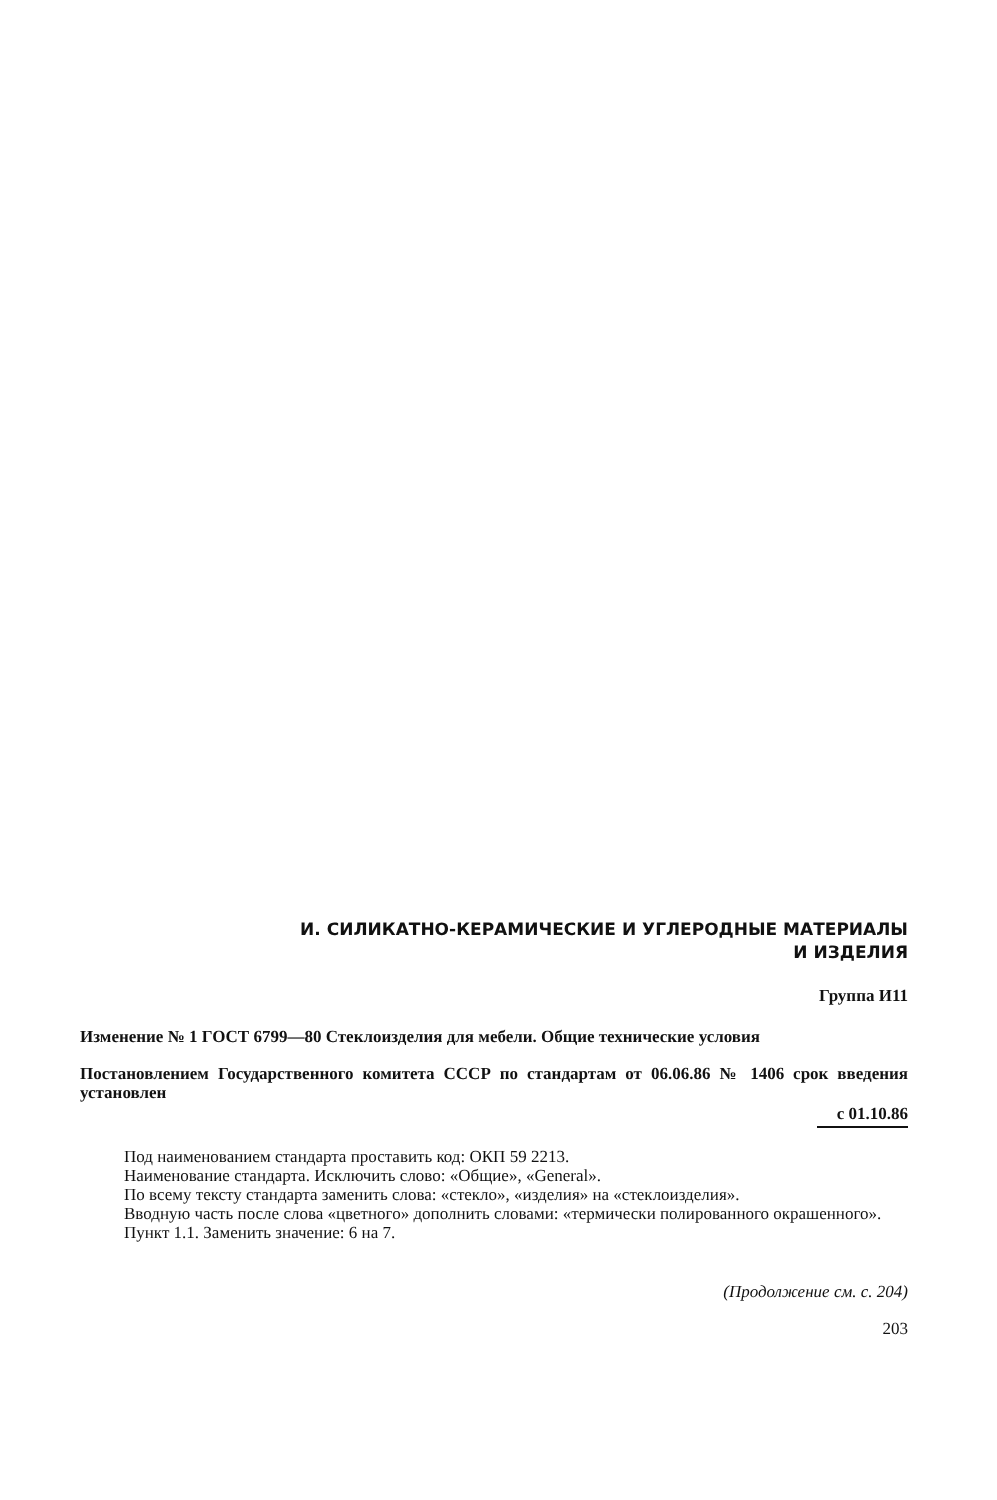И. СИЛИКАТНО-КЕРАМИЧЕСКИЕ И УГЛЕРОДНЫЕ МАТЕРИАЛЫ
И ИЗДЕЛИЯ
Группа И11
Изменение № 1 ГОСТ 6799—80 Стеклоизделия для мебели. Общие технические условия
Постановлением Государственного комитета СССР по стандартам от 06.06.86 № 1406 срок введения установлен
с 01.10.86
Под наименованием стандарта проставить код: ОКП 59 2213.
Наименование стандарта. Исключить слово: «Общие», «General».
По всему тексту стандарта заменить слова: «стекло», «изделия» на «стеклоизделия».
Вводную часть после слова «цветного» дополнить словами: «термически полированного окрашенного».
Пункт 1.1. Заменить значение: 6 на 7.
(Продолжение см. с. 204)
203